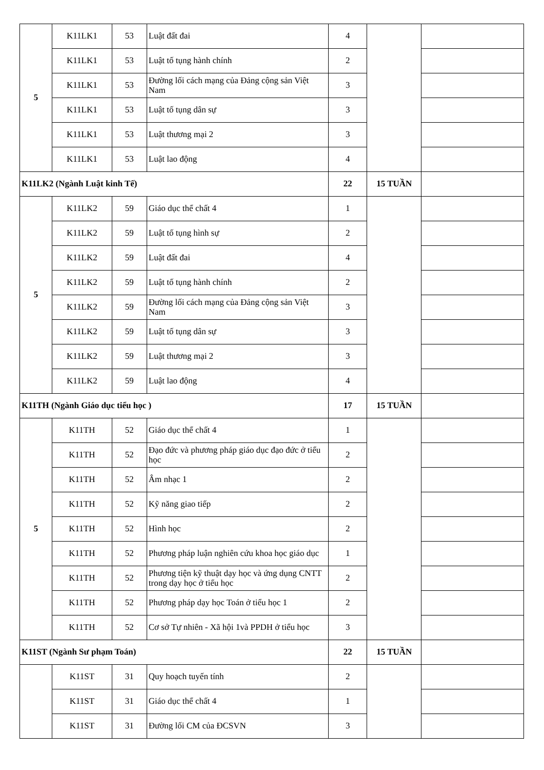| 5 | K11LK1 | 53 | Luật đất đai | 4 | | |
| | K11LK1 | 53 | Luật tố tụng hành chính | 2 | | |
| | K11LK1 | 53 | Đường lối cách mạng của Đảng cộng sản Việt Nam | 3 | | |
| | K11LK1 | 53 | Luật tố tụng dân sự | 3 | | |
| | K11LK1 | 53 | Luật thương mại 2 | 3 | | |
| | K11LK1 | 53 | Luật lao động | 4 | | |
| K11LK2 (Ngành Luật kinh Tế) | | | | 22 | 15 TUẦN | |
| 5 | K11LK2 | 59 | Giáo dục thể chất 4 | 1 | | |
| | K11LK2 | 59 | Luật tố tụng hình sự | 2 | | |
| | K11LK2 | 59 | Luật đất đai | 4 | | |
| | K11LK2 | 59 | Luật tố tụng hành chính | 2 | | |
| | K11LK2 | 59 | Đường lối cách mạng của Đảng cộng sản Việt Nam | 3 | | |
| | K11LK2 | 59 | Luật tố tụng dân sự | 3 | | |
| | K11LK2 | 59 | Luật thương mại 2 | 3 | | |
| | K11LK2 | 59 | Luật lao động | 4 | | |
| K11TH (Ngành Giáo dục tiểu học ) | | | | 17 | 15 TUẦN | |
| 5 | K11TH | 52 | Giáo dục thể chất 4 | 1 | | |
| | K11TH | 52 | Đạo đức và phương pháp giáo dục đạo đức ở tiểu học | 2 | | |
| | K11TH | 52 | Âm nhạc 1 | 2 | | |
| | K11TH | 52 | Kỹ năng giao tiếp | 2 | | |
| | K11TH | 52 | Hình học | 2 | | |
| | K11TH | 52 | Phương pháp luận nghiên cứu khoa học giáo dục | 1 | | |
| | K11TH | 52 | Phương tiện kỹ thuật dạy học và ứng dụng CNTT trong dạy học ở tiểu học | 2 | | |
| | K11TH | 52 | Phương pháp dạy học Toán ở tiểu học 1 | 2 | | |
| | K11TH | 52 | Cơ sở Tự nhiên - Xã hội 1và PPDH ở tiểu học | 3 | | |
| K11ST (Ngành Sư phạm Toán) | | | | 22 | 15 TUẦN | |
| | K11ST | 31 | Quy hoạch tuyến tính | 2 | | |
| | K11ST | 31 | Giáo dục thể chất 4 | 1 | | |
| | K11ST | 31 | Đường lối CM của ĐCSVN | 3 | | |